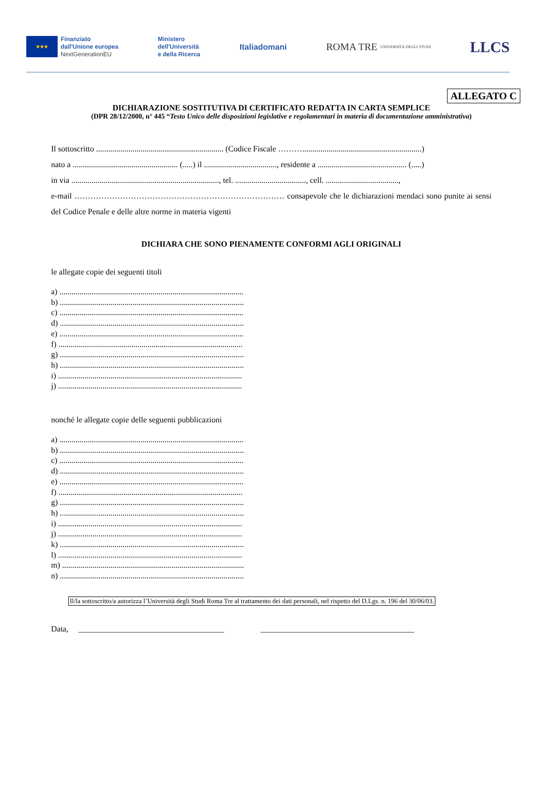★★★
Finanziato
dall'Unione europea
NextGenerationEU
Ministero
dell'Università
e della Ricerca
Italiadomani
ROMA TRE
UNIVERSITÀ DEGLI STUDI
LLCS
ALLEGATO C
DICHIARAZIONE SOSTITUTIVA DI CERTIFICATO REDATTA IN CARTA SEMPLICE
(DPR 28/12/2000, n° 445 “Testo Unico delle disposizioni legislative e regolamentari in materia di documentazione amministrativa)
Il sottoscritto ............................................................... (Codice Fiscale ………...........................................................)
nato a .................................................... (.....) il ...................................., residente a ............................................ (.....)
in via ........................................................................., tel. ..................................., cell. ....................................,
e-mail …………………………………………………………………… consapevole che le dichiarazioni mendaci sono punite ai sensi del Codice Penale e delle altre norme in materia vigenti
DICHIARA CHE SONO PIENAMENTE CONFORMI AGLI ORIGINALI
le allegate copie dei seguenti titoli
a) ...........................................................................................
b) ...........................................................................................
c) ...........................................................................................
d) ...........................................................................................
e) ...........................................................................................
f) ...........................................................................................
g) ...........................................................................................
h) ...........................................................................................
i) ...........................................................................................
j) ...........................................................................................
nonché le allegate copie delle seguenti pubblicazioni
a) ...........................................................................................
b) ...........................................................................................
c) ...........................................................................................
d) ...........................................................................................
e) ...........................................................................................
f) ...........................................................................................
g) ...........................................................................................
h) ...........................................................................................
i) ...........................................................................................
j) ...........................................................................................
k) ...........................................................................................
l) ...........................................................................................
m) ..........................................................................................
n) ...........................................................................................
Il/la sottoscritto/a autorizza l’Università degli Studi Roma Tre al trattamento dei dati personali, nel rispetto del D.Lgs. n. 196 del 30/06/03.
Data, ____________________________________ ______________________________________